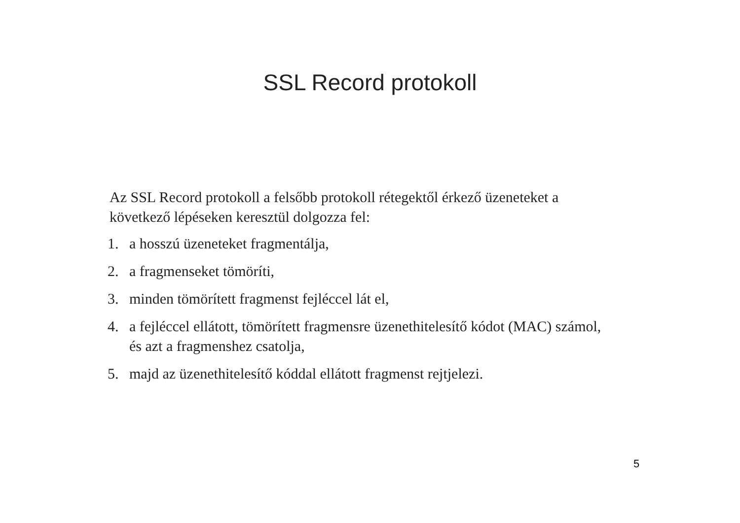SSL Record protokoll
Az SSL Record protokoll a felsőbb protokoll rétegektől érkező üzeneteket a következő lépéseken keresztül dolgozza fel:
1. a hosszú üzeneteket fragmentálja,
2. a fragmenseket tömöríti,
3. minden tömörített fragmenst fejléccel lát el,
4. a fejléccel ellátott, tömörített fragmensre üzenethitelesítő kódot (MAC) számol, és azt a fragmenshez csatolja,
5. majd az üzenethitelesítő kóddal ellátott fragmenst rejtjelezi.
5